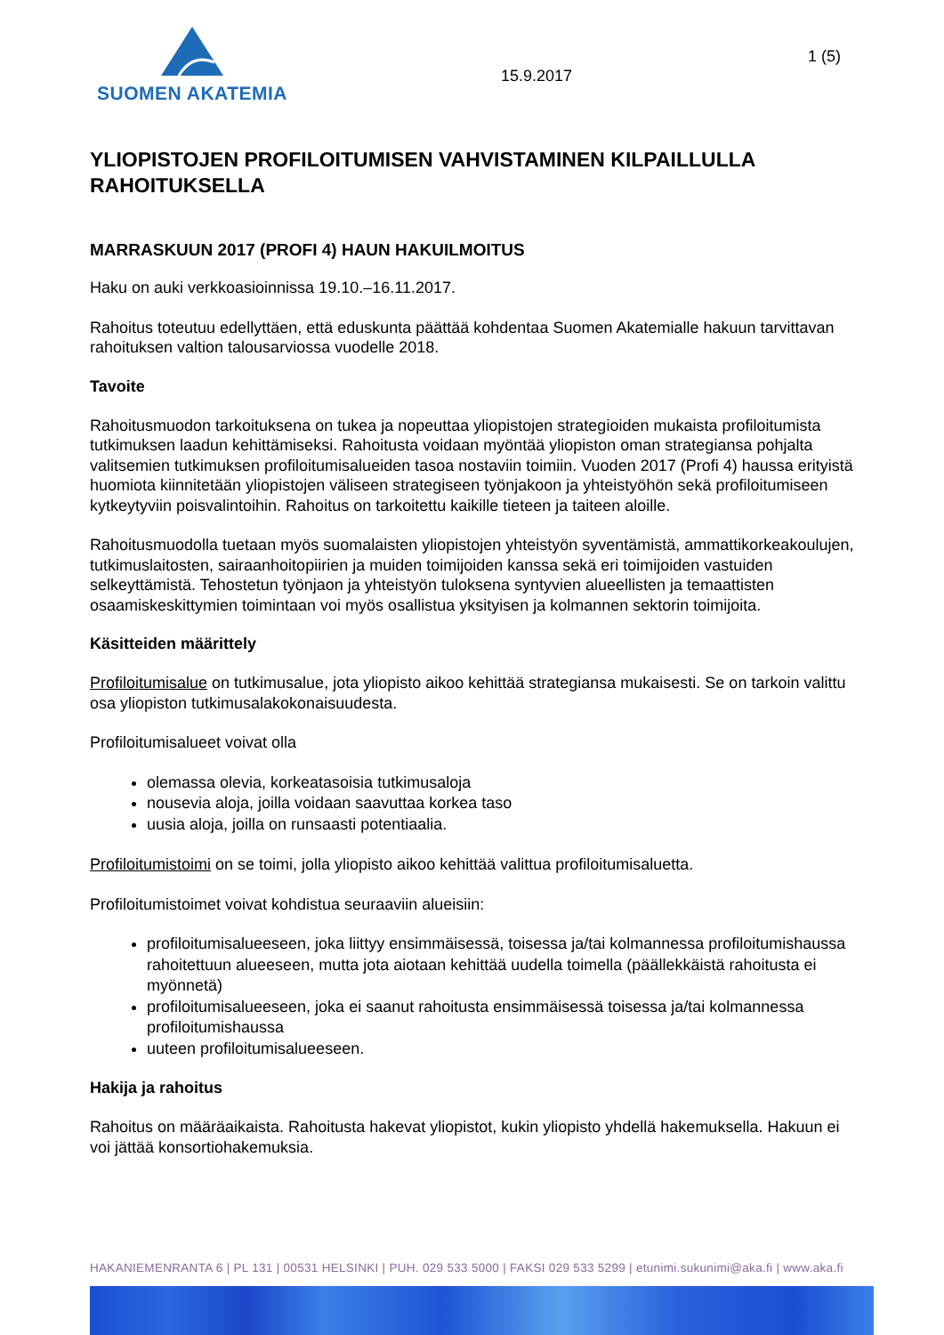SUOMEN AKATEMIA
15.9.2017
1 (5)
YLIOPISTOJEN PROFILOITUMISEN VAHVISTAMINEN KILPAILLULLA RAHOITUKSELLA
MARRASKUUN 2017 (PROFI 4) HAUN HAKUILMOITUS
Haku on auki verkkoasioinnissa 19.10.–16.11.2017.
Rahoitus toteutuu edellyttäen, että eduskunta päättää kohdentaa Suomen Akatemialle hakuun tarvittavan rahoituksen valtion talousarviossa vuodelle 2018.
Tavoite
Rahoitusmuodon tarkoituksena on tukea ja nopeuttaa yliopistojen strategioiden mukaista profiloitumista tutkimuksen laadun kehittämiseksi. Rahoitusta voidaan myöntää yliopiston oman strategiansa pohjalta valitsemien tutkimuksen profiloitumisalueiden tasoa nostaviin toimiin. Vuoden 2017 (Profi 4) haussa erityistä huomiota kiinnitetään yliopistojen väliseen strategiseen työnjakoon ja yhteistyöhön sekä profiloitumiseen kytkeytyviin poisvalintoihin. Rahoitus on tarkoitettu kaikille tieteen ja taiteen aloille.
Rahoitusmuodolla tuetaan myös suomalaisten yliopistojen yhteistyön syventämistä, ammattikorkeakoulujen, tutkimuslaitosten, sairaanhoitopiirien ja muiden toimijoiden kanssa sekä eri toimijoiden vastuiden selkeyttämistä. Tehostetun työnjaon ja yhteistyön tuloksena syntyvien alueellisten ja temaattisten osaamiskeskittymien toimintaan voi myös osallistua yksityisen ja kolmannen sektorin toimijoita.
Käsitteiden määrittely
Profiloitumisalue on tutkimusalue, jota yliopisto aikoo kehittää strategiansa mukaisesti. Se on tarkoin valittu osa yliopiston tutkimusalakokonaisuudesta.
Profiloitumisalueet voivat olla
olemassa olevia, korkeatasoisia tutkimusaloja
nousevia aloja, joilla voidaan saavuttaa korkea taso
uusia aloja, joilla on runsaasti potentiaalia.
Profiloitumistoimi on se toimi, jolla yliopisto aikoo kehittää valittua profiloitumisaluetta.
Profiloitumistoimet voivat kohdistua seuraaviin alueisiin:
profiloitumisalueeseen, joka liittyy ensimmäisessä, toisessa ja/tai kolmannessa profiloitumishaussa rahoitettuun alueeseen, mutta jota aiotaan kehittää uudella toimella (päällekkäistä rahoitusta ei myönnetä)
profiloitumisalueeseen, joka ei saanut rahoitusta ensimmäisessä toisessa ja/tai kolmannessa profiloitumishaussa
uuteen profiloitumisalueeseen.
Hakija ja rahoitus
Rahoitus on määräaikaista. Rahoitusta hakevat yliopistot, kukin yliopisto yhdellä hakemuksella. Hakuun ei voi jättää konsortiohakemuksia.
HAKANIEMENRANTA 6 | PL 131 | 00531 HELSINKI | PUH. 029 533 5000 | FAKSI 029 533 5299 | etunimi.sukunimi@aka.fi | www.aka.fi